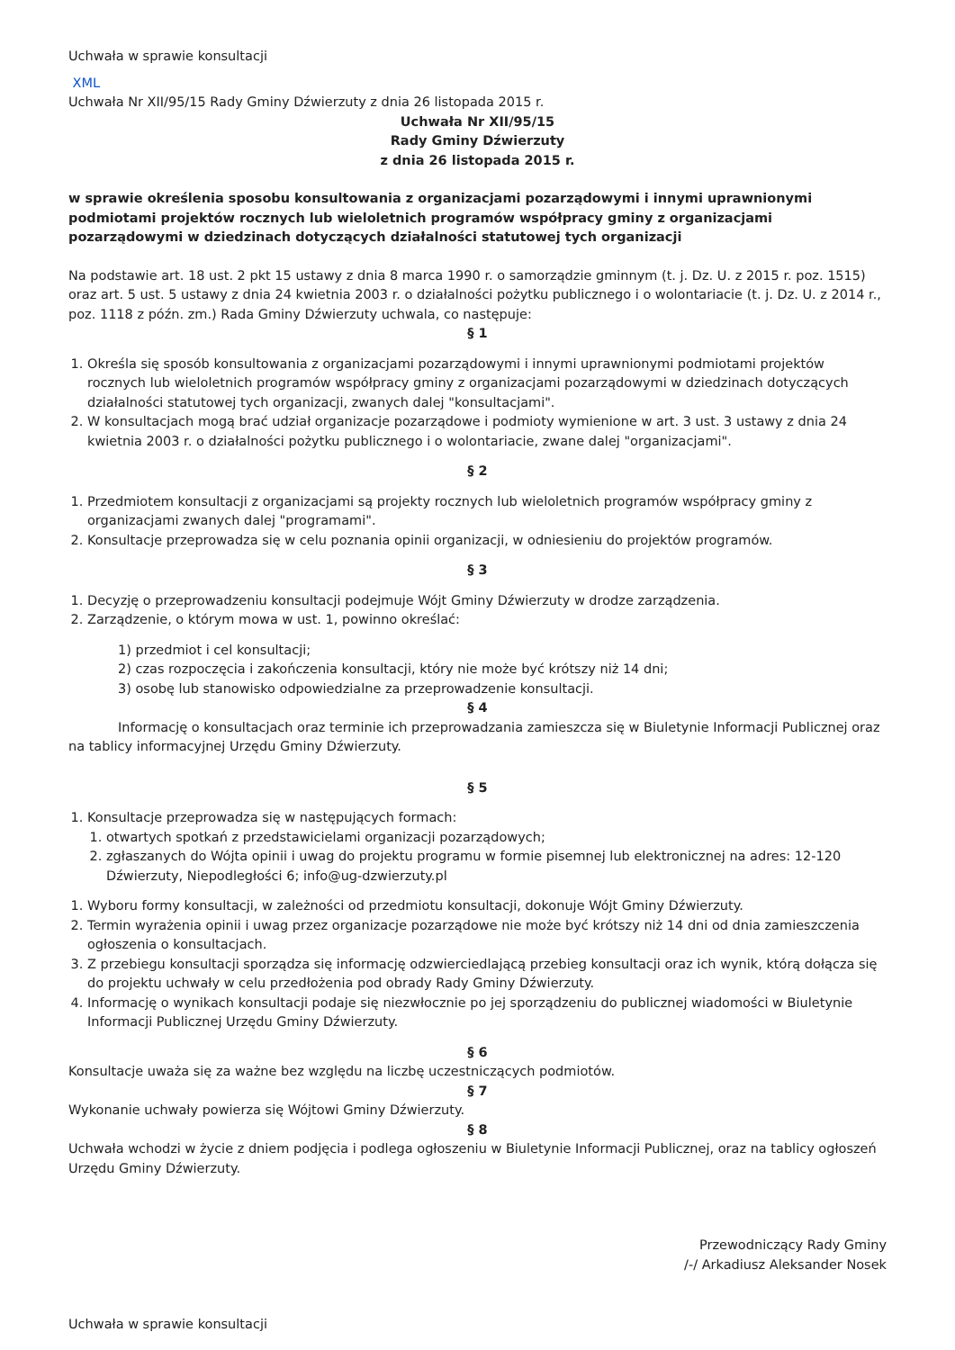Uchwała w sprawie konsultacji
XML
Uchwała Nr XII/95/15 Rady Gminy Dźwierzuty z dnia 26 listopada 2015 r.
Uchwała Nr XII/95/15
Rady Gminy Dźwierzuty
z dnia 26 listopada 2015 r.
w sprawie określenia sposobu konsultowania z organizacjami pozarządowymi i innymi uprawnionymi podmiotami projektów rocznych lub wieloletnich programów współpracy gminy z organizacjami pozarządowymi w dziedzinach dotyczących działalności statutowej tych organizacji
Na podstawie art. 18 ust. 2 pkt 15 ustawy z dnia 8 marca 1990 r. o samorządzie gminnym (t. j. Dz. U. z 2015 r. poz. 1515) oraz art. 5 ust. 5 ustawy z dnia 24 kwietnia 2003 r. o działalności pożytku publicznego i o wolontariacie (t. j. Dz. U. z 2014 r., poz. 1118 z późn. zm.) Rada Gminy Dźwierzuty uchwala, co następuje:
§ 1
1. Określa się sposób konsultowania z organizacjami pozarządowymi i innymi uprawnionymi podmiotami projektów rocznych lub wieloletnich programów współpracy gminy z organizacjami pozarządowymi w dziedzinach dotyczących działalności statutowej tych organizacji, zwanych dalej "konsultacjami".
2. W konsultacjach mogą brać udział organizacje pozarządowe i podmioty wymienione w art. 3 ust. 3 ustawy z dnia 24 kwietnia 2003 r. o działalności pożytku publicznego i o wolontariacie, zwane dalej "organizacjami".
§ 2
1. Przedmiotem konsultacji z organizacjami są projekty rocznych lub wieloletnich programów współpracy gminy z organizacjami zwanych dalej "programami".
2. Konsultacje przeprowadza się w celu poznania opinii organizacji, w odniesieniu do projektów programów.
§ 3
1. Decyzję o przeprowadzeniu konsultacji podejmuje Wójt Gminy Dźwierzuty w drodze zarządzenia.
2. Zarządzenie, o którym mowa w ust. 1, powinno określać:
1) przedmiot i cel konsultacji;
2) czas rozpoczęcia i zakończenia konsultacji, który nie może być krótszy niż 14 dni;
3) osobę lub stanowisko odpowiedzialne za przeprowadzenie konsultacji.
§ 4
Informację o konsultacjach oraz terminie ich przeprowadzania zamieszcza się w Biuletynie Informacji Publicznej oraz na tablicy informacyjnej Urzędu Gminy Dźwierzuty.
§ 5
1. Konsultacje przeprowadza się w następujących formach:
1. otwartych spotkań z przedstawicielami organizacji pozarządowych;
2. zgłaszanych do Wójta opinii i uwag do projektu programu w formie pisemnej lub elektronicznej na adres: 12-120 Dźwierzuty, Niepodległości 6; info@ug-dzwierzuty.pl
1. Wyboru formy konsultacji, w zależności od przedmiotu konsultacji, dokonuje Wójt Gminy Dźwierzuty.
2. Termin wyrażenia opinii i uwag przez organizacje pozarządowe nie może być krótszy niż 14 dni od dnia zamieszczenia ogłoszenia o konsultacjach.
3. Z przebiegu konsultacji sporządza się informację odzwierciedlającą przebieg konsultacji oraz ich wynik, którą dołącza się do projektu uchwały w celu przedłożenia pod obrady Rady Gminy Dźwierzuty.
4. Informację o wynikach konsultacji podaje się niezwłocznie po jej sporządzeniu do publicznej wiadomości w Biuletynie Informacji Publicznej Urzędu Gminy Dźwierzuty.
§ 6
Konsultacje uważa się za ważne bez względu na liczbę uczestniczących podmiotów.
§ 7
Wykonanie uchwały powierza się Wójtowi Gminy Dźwierzuty.
§ 8
Uchwała wchodzi w życie z dniem podjęcia i podlega ogłoszeniu w Biuletynie Informacji Publicznej, oraz na tablicy ogłoszeń Urzędu Gminy Dźwierzuty.
Przewodniczący Rady Gminy
/-/ Arkadiusz Aleksander Nosek
Uchwała w sprawie konsultacji